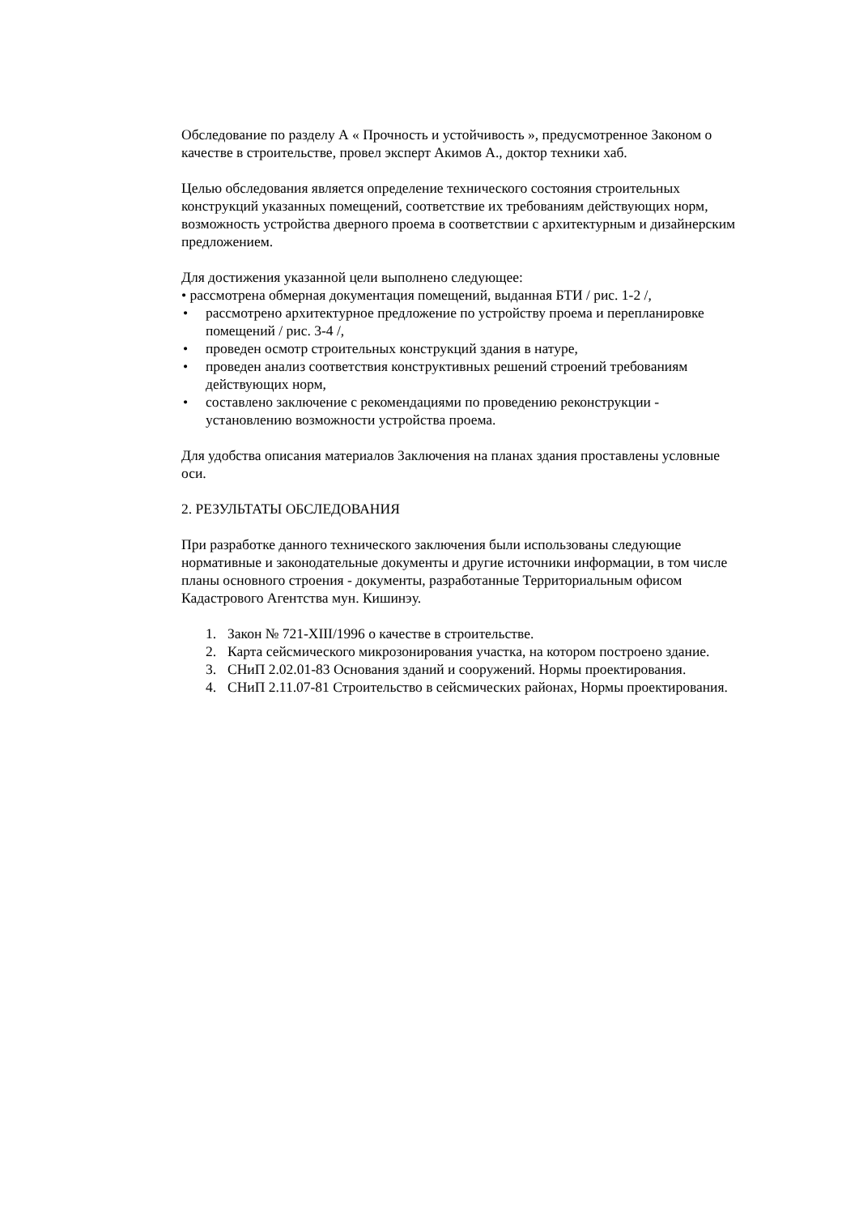Обследование по разделу А « Прочность и устойчивость », предусмотренное Законом о качестве в строительстве, провел эксперт Акимов А., доктор техники хаб.
Целью обследования является определение технического состояния строительных конструкций указанных помещений, соответствие их требованиям действующих норм, возможность устройства дверного проема в соответствии с архитектурным и дизайнерским предложением.
Для достижения указанной цели выполнено следующее:
• рассмотрена обмерная документация помещений, выданная БТИ / рис. 1-2 /,
• рассмотрено архитектурное предложение по устройству проема и перепланировке помещений / рис. 3-4 /,
• проведен осмотр строительных конструкций здания в натуре,
• проведен анализ соответствия конструктивных решений строений требованиям действующих норм,
• составлено заключение с рекомендациями по проведению реконструкции - установлению возможности устройства проема.
Для удобства описания материалов Заключения на планах здания проставлены условные оси.
2. РЕЗУЛЬТАТЫ ОБСЛЕДОВАНИЯ
При разработке данного технического заключения были использованы следующие нормативные и законодательные документы и другие источники информации, в том числе планы основного строения - документы, разработанные Территориальным офисом Кадастрового Агентства мун. Кишинэу.
1. Закон № 721-XIII/1996 о качестве в строительстве.
2. Карта сейсмического микрозонирования участка, на котором построено здание.
3. СНиП 2.02.01-83 Основания зданий и сооружений. Нормы проектирования.
4. СНиП 2.11.07-81 Строительство в сейсмических районах, Нормы проектирования.